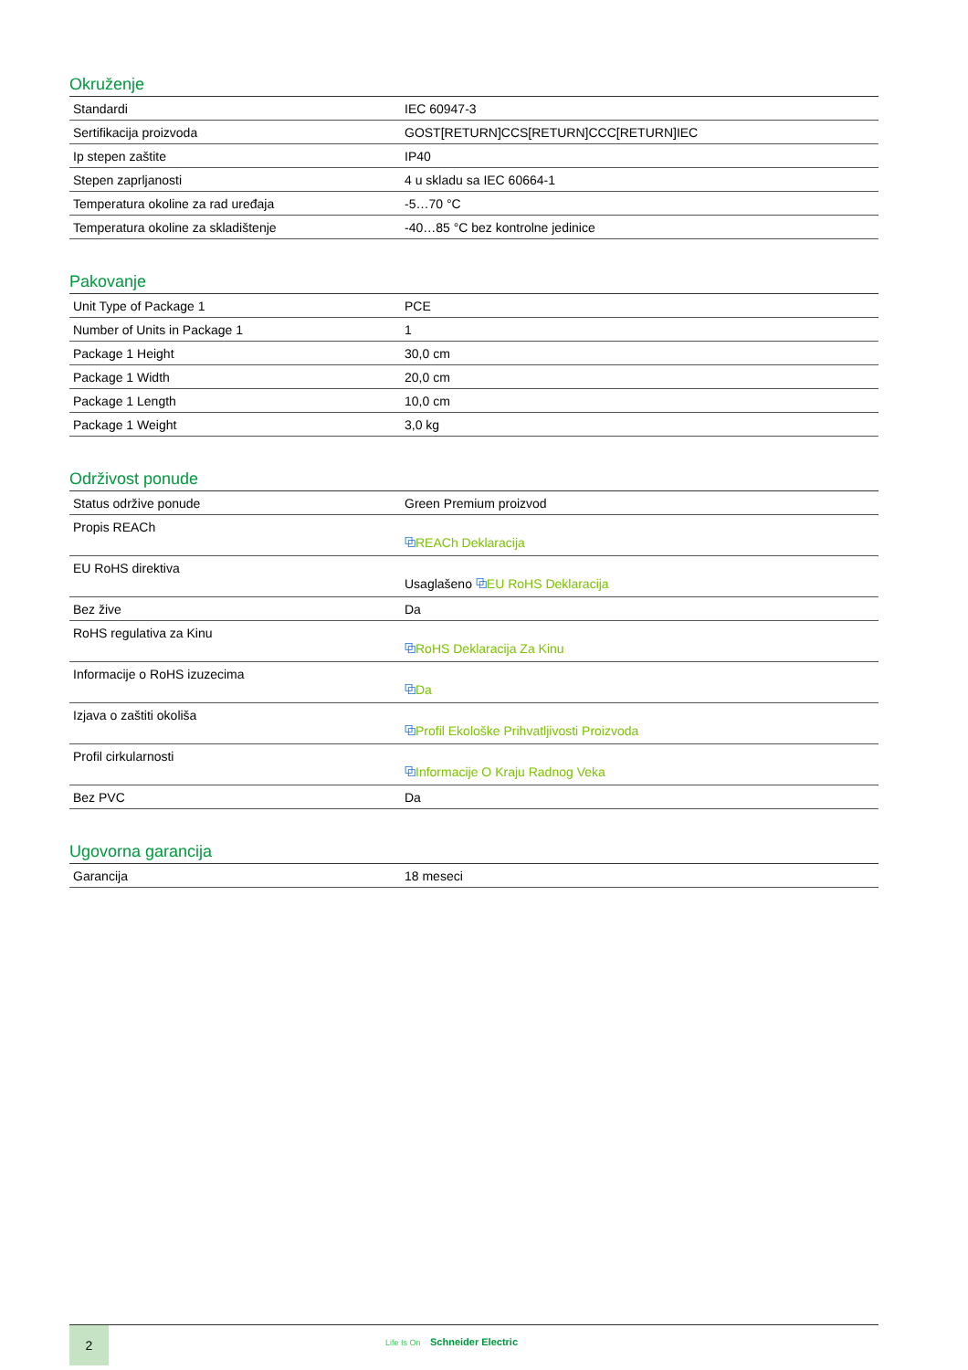Okruženje
| Standardi | IEC 60947-3 |
| Sertifikacija proizvoda | GOST[RETURN]CCS[RETURN]CCC[RETURN]IEC |
| Ip stepen zaštite | IP40 |
| Stepen zaprljanosti | 4 u skladu sa IEC 60664-1 |
| Temperatura okoline za rad uređaja | -5…70 °C |
| Temperatura okoline za skladištenje | -40…85 °C bez kontrolne jedinice |
Pakovanje
| Unit Type of Package 1 | PCE |
| Number of Units in Package 1 | 1 |
| Package 1 Height | 30,0 cm |
| Package 1 Width | 20,0 cm |
| Package 1 Length | 10,0 cm |
| Package 1 Weight | 3,0 kg |
Održivost ponude
| Status održive ponude | Green Premium proizvod |
| Propis REACh | ⧉ REACh Deklaracija |
| EU RoHS direktiva | Usaglašeno ⧉ EU RoHS Deklaracija |
| Bez žive | Da |
| RoHS regulativa za Kinu | ⧉ RoHS Deklaracija Za Kinu |
| Informacije o RoHS izuzecima | ⧉ Da |
| Izjava o zaštiti okoliša | ⧉ Profil Ekološke Prihvatljivosti Proizvoda |
| Profil cirkularnosti | ⧉ Informacije O Kraju Radnog Veka |
| Bez PVC | Da |
Ugovorna garancija
| Garancija | 18 meseci |
2
Life Is On Schneider Electric